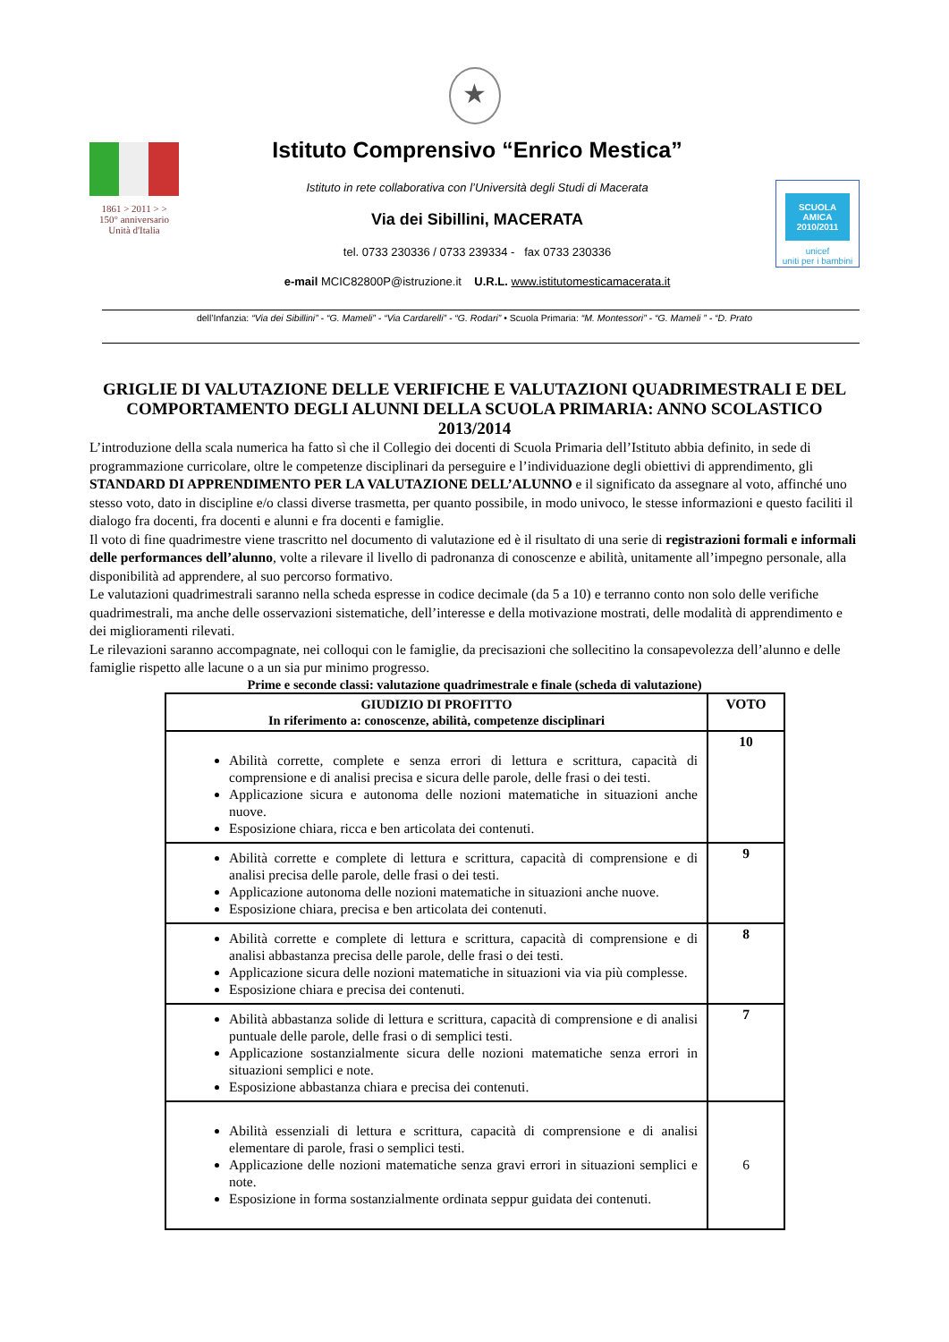★
1861 > 2011 > >
150° anniversario Unità d'Italia
Istituto Comprensivo “Enrico Mestica”
Istituto in rete collaborativa con l’Università degli Studi di Macerata
Via dei Sibillini, MACERATA
tel. 0733 230336 / 0733 239334 - fax 0733 230336
e-mail MCIC82800P@istruzione.it U.R.L. www.istitutomesticamacerata.it
SCUOLA AMICA 2010/2011
unicef
uniti per i bambini
dell’Infanzia: “Via dei Sibillini” - “G. Mameli” - “Via Cardarelli” - “G. Rodari” • Scuola Primaria: “M. Montessori” - “G. Mameli ” - “D. Prato
GRIGLIE DI VALUTAZIONE DELLE VERIFICHE E VALUTAZIONI QUADRIMESTRALI E DEL COMPORTAMENTO DEGLI ALUNNI DELLA SCUOLA PRIMARIA: ANNO SCOLASTICO 2013/2014
L’introduzione della scala numerica ha fatto sì che il Collegio dei docenti di Scuola Primaria dell’Istituto abbia definito, in sede di programmazione curricolare, oltre le competenze disciplinari da perseguire e l’individuazione degli obiettivi di apprendimento, gli STANDARD DI APPRENDIMENTO PER LA VALUTAZIONE DELL’ALUNNO e il significato da assegnare al voto, affinché uno stesso voto, dato in discipline e/o classi diverse trasmetta, per quanto possibile, in modo univoco, le stesse informazioni e questo faciliti il dialogo fra docenti, fra docenti e alunni e fra docenti e famiglie.
Il voto di fine quadrimestre viene trascritto nel documento di valutazione ed è il risultato di una serie di registrazioni formali e informali delle performances dell’alunno, volte a rilevare il livello di padronanza di conoscenze e abilità, unitamente all’impegno personale, alla disponibilità ad apprendere, al suo percorso formativo.
Le valutazioni quadrimestrali saranno nella scheda espresse in codice decimale (da 5 a 10) e terranno conto non solo delle verifiche quadrimestrali, ma anche delle osservazioni sistematiche, dell’interesse e della motivazione mostrati, delle modalità di apprendimento e dei miglioramenti rilevati.
Le rilevazioni saranno accompagnate, nei colloqui con le famiglie, da precisazioni che sollecitino la consapevolezza dell’alunno e delle famiglie rispetto alle lacune o a un sia pur minimo progresso.
Prime e seconde classi: valutazione quadrimestrale e finale (scheda di valutazione)
| GIUDIZIO DI PROFITTO In riferimento a: conoscenze, abilità, competenze disciplinari | VOTO |
| --- | --- |
| Abilità corrette, complete e senza errori di lettura e scrittura, capacità di comprensione e di analisi precisa e sicura delle parole, delle frasi o dei testi. Applicazione sicura e autonoma delle nozioni matematiche in situazioni anche nuove. Esposizione chiara, ricca e ben articolata dei contenuti. | 10 |
| Abilità corrette e complete di lettura e scrittura, capacità di comprensione e di analisi precisa delle parole, delle frasi o dei testi. Applicazione autonoma delle nozioni matematiche in situazioni anche nuove. Esposizione chiara, precisa e ben articolata dei contenuti. | 9 |
| Abilità corrette e complete di lettura e scrittura, capacità di comprensione e di analisi abbastanza precisa delle parole, delle frasi o dei testi. Applicazione sicura delle nozioni matematiche in situazioni via via più complesse. Esposizione chiara e precisa dei contenuti. | 8 |
| Abilità abbastanza solide di lettura e scrittura, capacità di comprensione e di analisi puntuale delle parole, delle frasi o di semplici testi. Applicazione sostanzialmente sicura delle nozioni matematiche senza errori in situazioni semplici e note. Esposizione abbastanza chiara e precisa dei contenuti. | 7 |
| Abilità essenziali di lettura e scrittura, capacità di comprensione e di analisi elementare di parole, frasi o semplici testi. Applicazione delle nozioni matematiche senza gravi errori in situazioni semplici e note. Esposizione in forma sostanzialmente ordinata seppur guidata dei contenuti. | 6 |